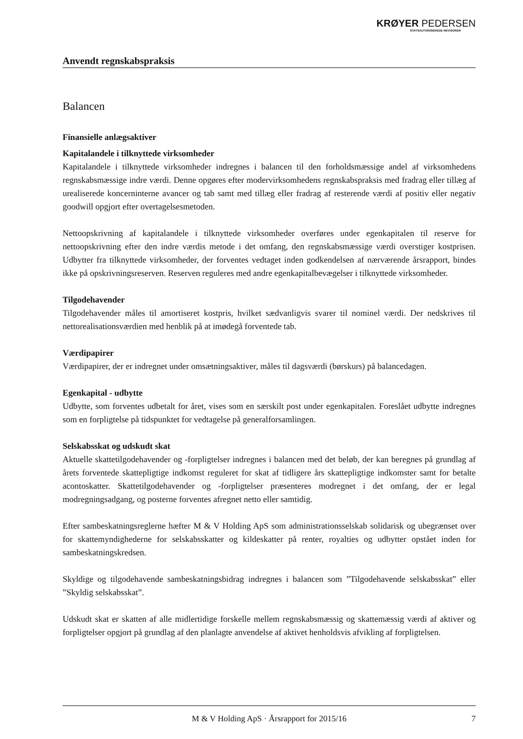KRØYER PEDERSEN
STATSAUTORISEREDE REVISORER
Anvendt regnskabspraksis
Balancen
Finansielle anlægsaktiver
Kapitalandele i tilknyttede virksomheder
Kapitalandele i tilknyttede virksomheder indregnes i balancen til den forholdsmæssige andel af virksomhedens regnskabsmæssige indre værdi. Denne opgøres efter modervirksomhedens regnskabspraksis med fradrag eller tillæg af urealiserede koncerninterne avancer og tab samt med tillæg eller fradrag af resterende værdi af positiv eller negativ goodwill opgjort efter overtagelsesmetoden.
Nettoopskrivning af kapitalandele i tilknyttede virksomheder overføres under egenkapitalen til reserve for nettoopskrivning efter den indre værdis metode i det omfang, den regnskabsmæssige værdi overstiger kostprisen. Udbytter fra tilknyttede virksomheder, der forventes vedtaget inden godkendelsen af nærværende årsrapport, bindes ikke på opskrivningsreserven. Reserven reguleres med andre egenkapitalbevægelser i tilknyttede virksomheder.
Tilgodehavender
Tilgodehavender måles til amortiseret kostpris, hvilket sædvanligvis svarer til nominel værdi. Der nedskrives til nettorealisationsværdien med henblik på at imødegå forventede tab.
Værdipapirer
Værdipapirer, der er indregnet under omsætningsaktiver, måles til dagsværdi (børskurs) på balancedagen.
Egenkapital - udbytte
Udbytte, som forventes udbetalt for året, vises som en særskilt post under egenkapitalen. Foreslået udbytte indregnes som en forpligtelse på tidspunktet for vedtagelse på generalforsamlingen.
Selskabsskat og udskudt skat
Aktuelle skattetilgodehavender og -forpligtelser indregnes i balancen med det beløb, der kan beregnes på grundlag af årets forventede skattepligtige indkomst reguleret for skat af tidligere års skattepligtige indkomster samt for betalte acontoskatter. Skattetilgodehavender og -forpligtelser præsenteres modregnet i det omfang, der er legal modregningsadgang, og posterne forventes afregnet netto eller samtidig.
Efter sambeskatningsreglerne hæfter M & V Holding ApS som administrationsselskab solidarisk og ubegrænset over for skattemyndighederne for selskabsskatter og kildeskatter på renter, royalties og udbytter opstået inden for sambeskatningskredsen.
Skyldige og tilgodehavende sambeskatningsbidrag indregnes i balancen som ”Tilgodehavende selskabsskat” eller ”Skyldig selskabsskat”.
Udskudt skat er skatten af alle midlertidige forskelle mellem regnskabsmæssig og skattemæssig værdi af aktiver og forpligtelser opgjort på grundlag af den planlagte anvendelse af aktivet henholdsvis afvikling af forpligtelsen.
M & V Holding ApS · Årsrapport for 2015/16 7